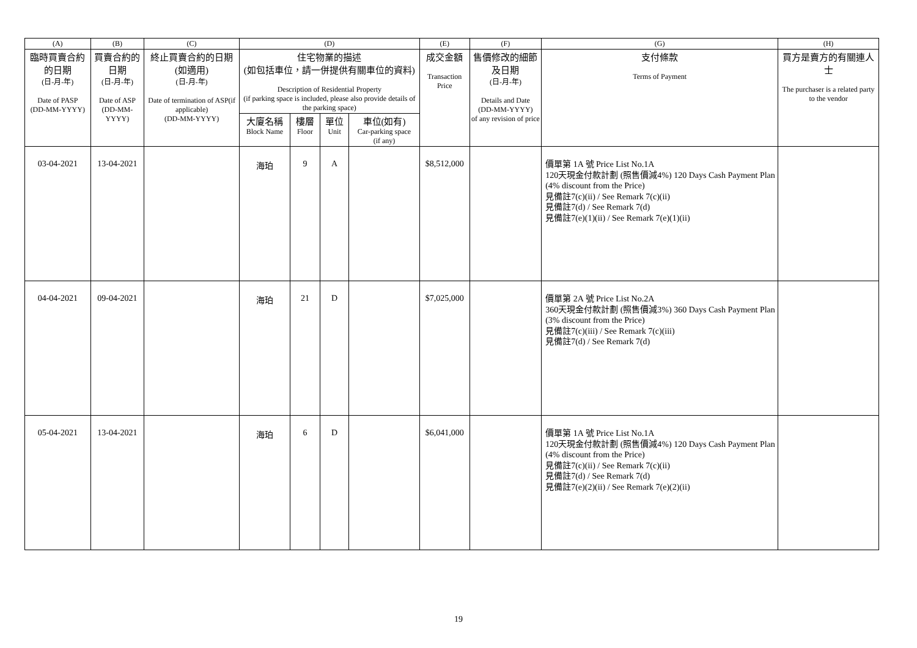| (A) | (B) | (C) | (D) | | | | (E) | (F) | (G) | (H) |
| --- | --- | --- | --- | --- | --- | --- | --- | --- | --- | --- |
| 臨時買賣合約的日期 (日-月-年) Date of PASP (DD-MM-YYYY) | 買賣合約的日期 (日-月-年) Date of ASP (DD-MM-YYYY) | 終止買賣合約的日期 (如適用) (日-月-年) Date of termination of ASP(if applicable) (DD-MM-YYYY) | 住宅物業的描述 (如包括車位，請一併提供有關車位的資料) Description of Residential Property (if parking space is included, please also provide details of the parking space) | | | | 成交金額 Transaction Price | 售價修改的細節及日期 (日-月-年) Details and Date (DD-MM-YYYY) of any revision of price | 支付條款 Terms of Payment | 買方是賣方的有關連人士 The purchaser is a related party to the vendor |
| | | | 大廈名稱 Block Name | 樓層 Floor | 單位 Unit | 車位(如有) Car-parking space (if any) | | | | |
| 03-04-2021 | 13-04-2021 | | 海珀 | 9 | A | | $8,512,000 | | 價單第 1A 號 Price List No.1A 120天現金付款計劃 (照售價減4%) 120 Days Cash Payment Plan (4% discount from the Price) 見備註7(c)(ii) / See Remark 7(c)(ii) 見備註7(d) / See Remark 7(d) 見備註7(e)(1)(ii) / See Remark 7(e)(1)(ii) | |
| 04-04-2021 | 09-04-2021 | | 海珀 | 21 | D | | $7,025,000 | | 價單第 2A 號 Price List No.2A 360天現金付款計劃 (照售價減3%) 360 Days Cash Payment Plan (3% discount from the Price) 見備註7(c)(iii) / See Remark 7(c)(iii) 見備註7(d) / See Remark 7(d) | |
| 05-04-2021 | 13-04-2021 | | 海珀 | 6 | D | | $6,041,000 | | 價單第 1A 號 Price List No.1A 120天現金付款計劃 (照售價減4%) 120 Days Cash Payment Plan (4% discount from the Price) 見備註7(c)(ii) / See Remark 7(c)(ii) 見備註7(d) / See Remark 7(d) 見備註7(e)(2)(ii) / See Remark 7(e)(2)(ii) | |
19